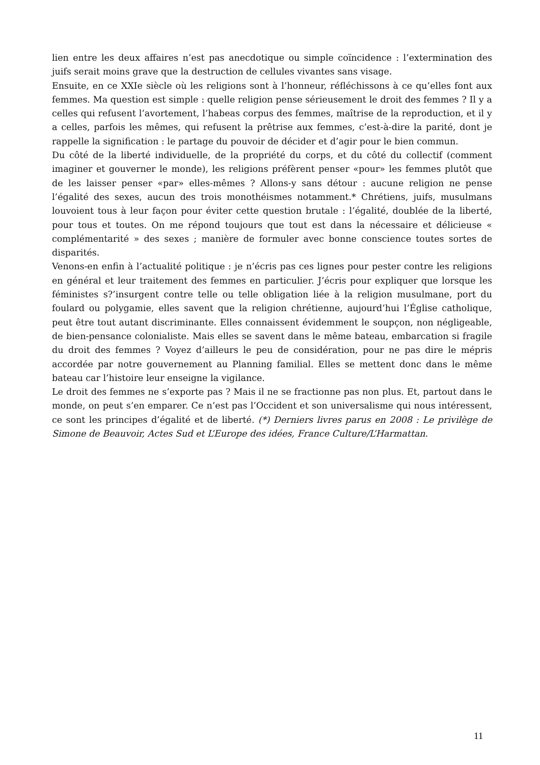lien entre les deux affaires n’est pas anecdotique ou simple coïncidence : l’extermination des juifs serait moins grave que la destruction de cellules vivantes sans visage.
Ensuite, en ce XXIe siècle où les religions sont à l’honneur, réfléchissons à ce qu’elles font aux femmes. Ma question est simple : quelle religion pense sérieusement le droit des femmes ? Il y a celles qui refusent l’avortement, l’habeas corpus des femmes, maîtrise de la reproduction, et il y a celles, parfois les mêmes, qui refusent la prêtrise aux femmes, c’est-à-dire la parité, dont je rappelle la signification : le partage du pouvoir de décider et d’agir pour le bien commun.
Du côté de la liberté individuelle, de la propriété du corps, et du côté du collectif (comment imaginer et gouverner le monde), les religions préfèrent penser «pour» les femmes plutôt que de les laisser penser «par» elles-mêmes ? Allons-y sans détour : aucune religion ne pense l’égalité des sexes, aucun des trois monothéismes notamment.* Chrétiens, juifs, musulmans louvoient tous à leur façon pour éviter cette question brutale : l’égalité, doublée de la liberté, pour tous et toutes. On me répond toujours que tout est dans la nécessaire et délicieuse « complémentarité » des sexes ; manière de formuler avec bonne conscience toutes sortes de disparités.
Venons-en enfin à l’actualité politique : je n’écris pas ces lignes pour pester contre les religions en général et leur traitement des femmes en particulier. J’écris pour expliquer que lorsque les féministes s?’insurgent contre telle ou telle obligation liée à la religion musulmane, port du foulard ou polygamie, elles savent que la religion chrétienne, aujourd’hui l’Église catholique, peut être tout autant discriminante. Elles connaissent évidemment le soupçon, non négligeable, de bien-pensance colonialiste. Mais elles se savent dans le même bateau, embarcation si fragile du droit des femmes ? Voyez d’ailleurs le peu de considération, pour ne pas dire le mépris accordée par notre gouvernement au Planning familial. Elles se mettent donc dans le même bateau car l’histoire leur enseigne la vigilance.
Le droit des femmes ne s’exporte pas ? Mais il ne se fractionne pas non plus. Et, partout dans le monde, on peut s’en emparer. Ce n’est pas l’Occident et son universalisme qui nous intéressent, ce sont les principes d’égalité et de liberté. (*) Derniers livres parus en 2008 : Le privilège de Simone de Beauvoir, Actes Sud et L’Europe des idées, France Culture/L’Harmattan.
11